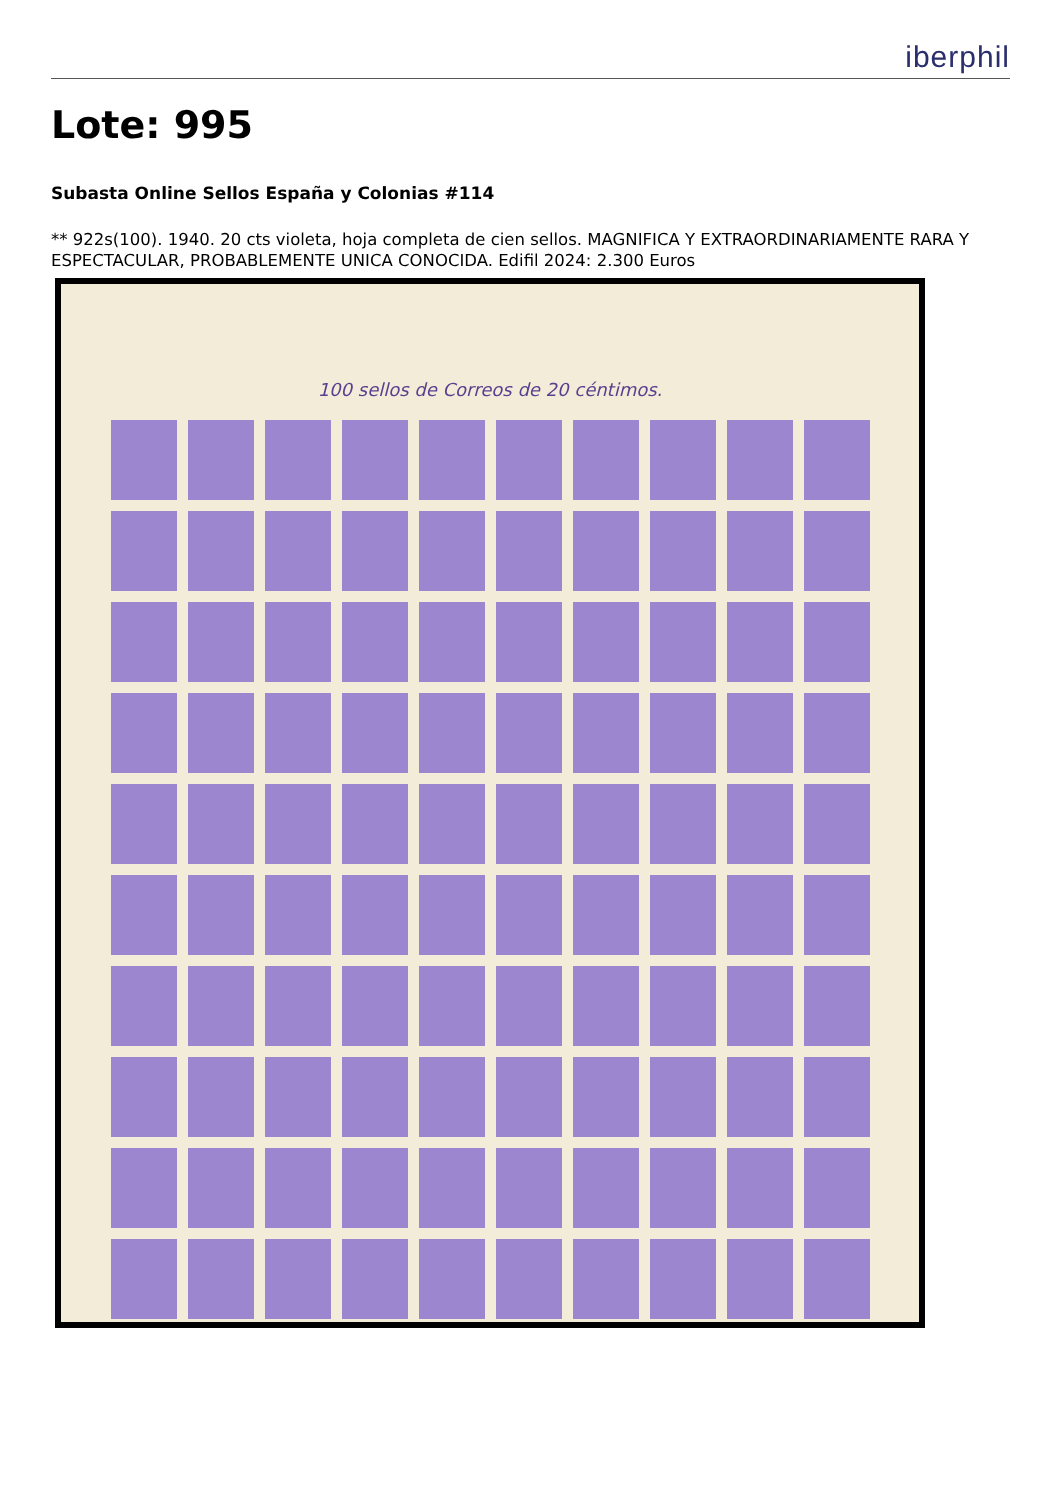iberphil
Lote: 995
Subasta Online Sellos España y Colonias #114
** 922s(100). 1940. 20 cts violeta, hoja completa de cien sellos. MAGNIFICA Y EXTRAORDINARIAMENTE RARA Y ESPECTACULAR, PROBABLEMENTE UNICA CONOCIDA. Edifil 2024: 2.300 Euros
100 sellos de Correos de 20 céntimos.